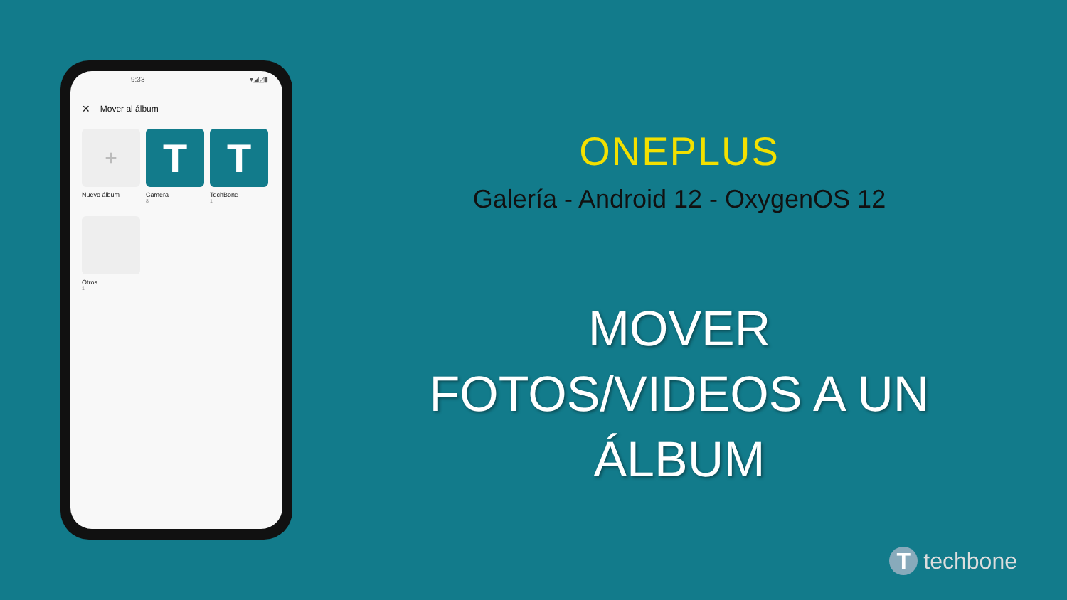9:33 ▾◢◿▮
✕ Mover al álbum
+
Nuevo álbum
T
Camera
8
T
TechBone
1
Otros
1
ONEPLUS
Galería - Android 12 - OxygenOS 12
MOVER
FOTOS/VIDEOS A UN
ÁLBUM
Ttechbone